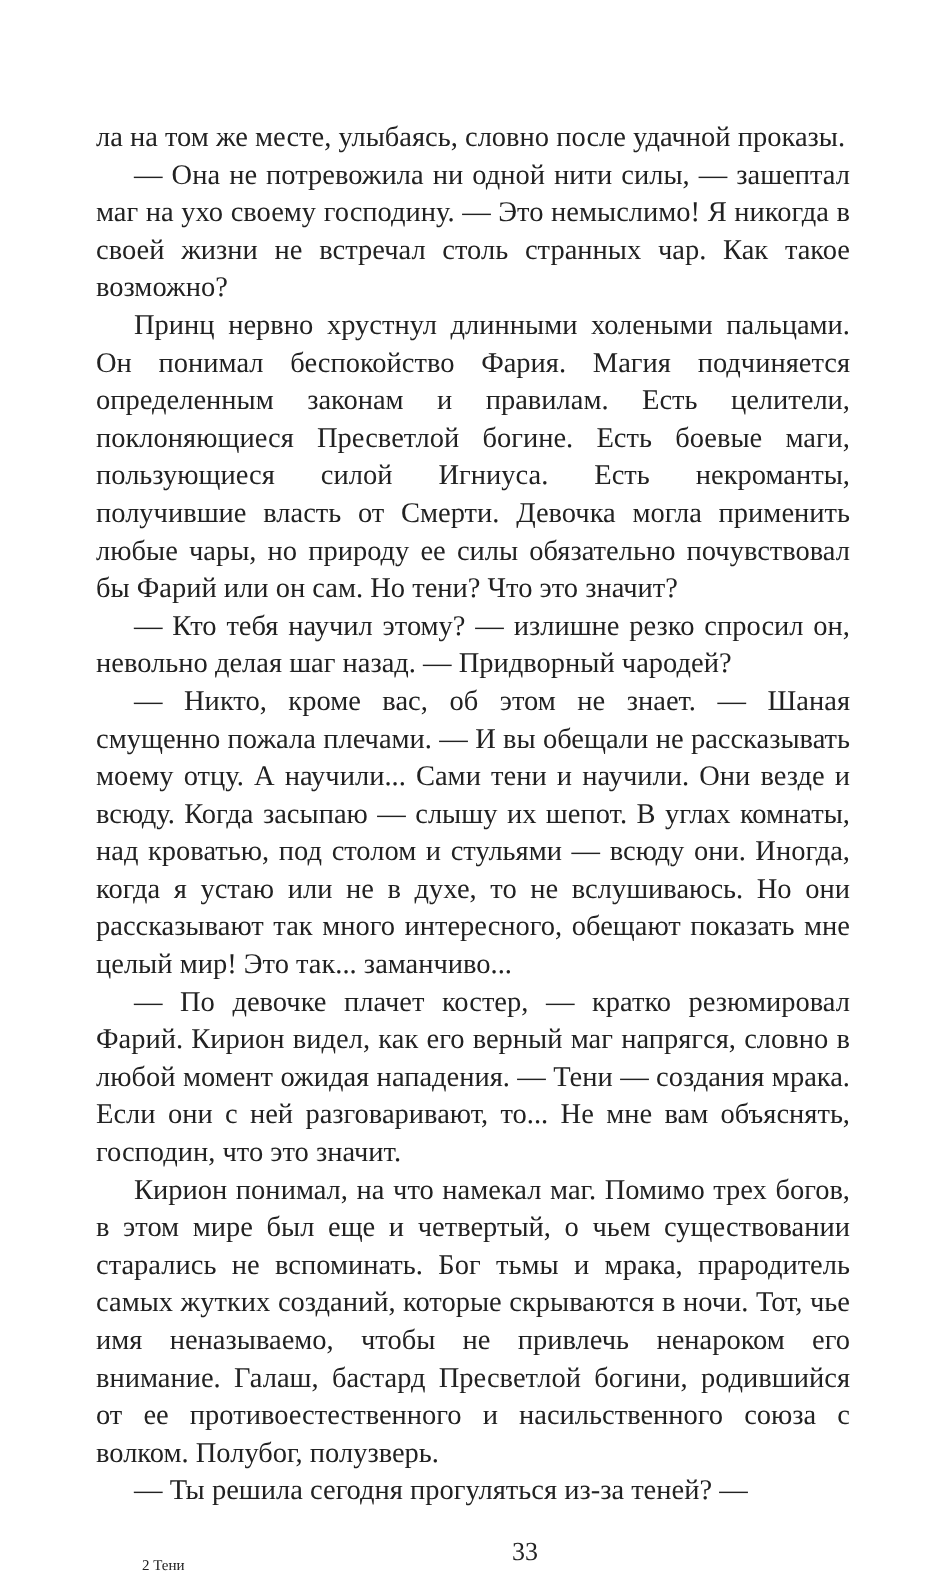ла на том же месте, улыбаясь, словно после удачной проказы.
— Она не потревожила ни одной нити силы, — зашептал маг на ухо своему господину. — Это немыслимо! Я никогда в своей жизни не встречал столь странных чар. Как такое возможно?
Принц нервно хрустнул длинными холеными пальцами. Он понимал беспокойство Фария. Магия подчиняется определенным законам и правилам. Есть целители, поклоняющиеся Пресветлой богине. Есть боевые маги, пользующиеся силой Игниуса. Есть некроманты, получившие власть от Смерти. Девочка могла применить любые чары, но природу ее силы обязательно почувствовал бы Фарий или он сам. Но тени? Что это значит?
— Кто тебя научил этому? — излишне резко спросил он, невольно делая шаг назад. — Придворный чародей?
— Никто, кроме вас, об этом не знает. — Шаная смущенно пожала плечами. — И вы обещали не рассказывать моему отцу. А научили... Сами тени и научили. Они везде и всюду. Когда засыпаю — слышу их шепот. В углах комнаты, над кроватью, под столом и стульями — всюду они. Иногда, когда я устаю или не в духе, то не вслушиваюсь. Но они рассказывают так много интересного, обещают показать мне целый мир! Это так... заманчиво...
— По девочке плачет костер, — кратко резюмировал Фарий. Кирион видел, как его верный маг напрягся, словно в любой момент ожидая нападения. — Тени — создания мрака. Если они с ней разговаривают, то... Не мне вам объяснять, господин, что это значит.
Кирион понимал, на что намекал маг. Помимо трех богов, в этом мире был еще и четвертый, о чьем существовании старались не вспоминать. Бог тьмы и мрака, прародитель самых жутких созданий, которые скрываются в ночи. Тот, чье имя неназываемо, чтобы не привлечь ненароком его внимание. Галаш, бастард Пресветлой богини, родившийся от ее противоестественного и насильственного союза с волком. Полубог, полузверь.
— Ты решила сегодня прогуляться из-за теней? —
2 Тени 33